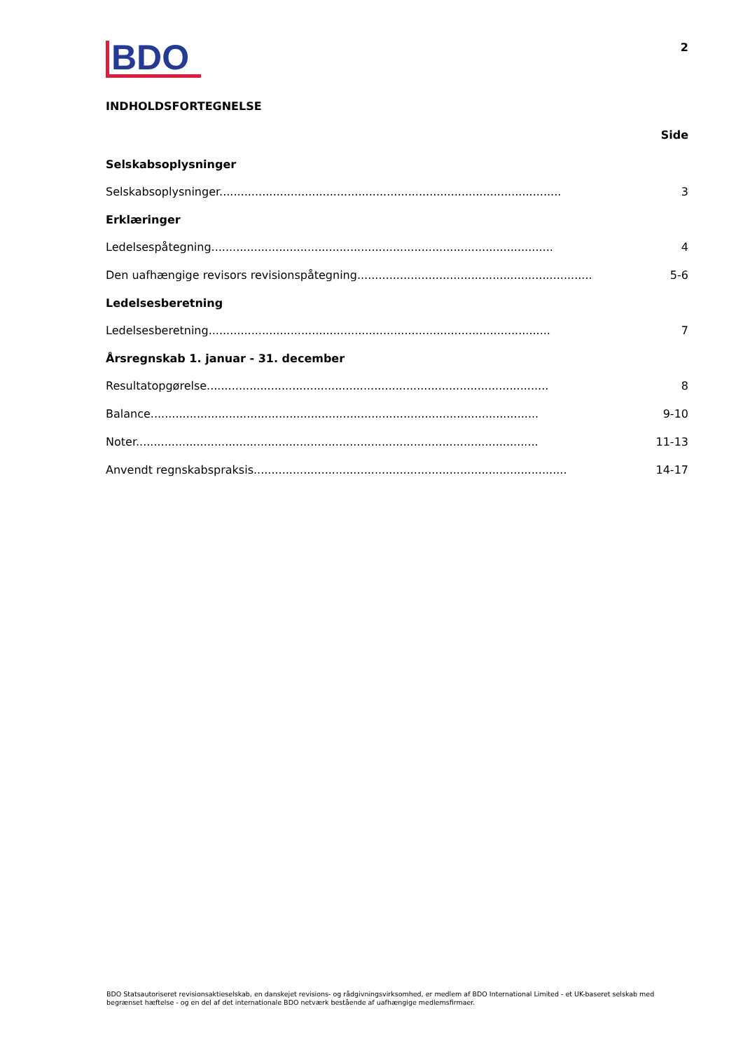BDO
2
INDHOLDSFORTEGNELSE
Side
Selskabsoplysninger
Selskabsoplysninger................................................................................................ 3
Erklæringer
Ledelsespåtegning................................................................................................ 4
Den uafhængige revisors revisionspåtegning.................................................................. 5-6
Ledelsesberetning
Ledelsesberetning................................................................................................ 7
Årsregnskab 1. januar - 31. december
Resultatopgørelse................................................................................................ 8
Balance............................................................................................................. 9-10
Noter................................................................................................................. 11-13
Anvendt regnskabspraksis........................................................................................ 14-17
BDO Statsautoriseret revisionsaktieselskab, en danskejet revisions- og rådgivningsvirksomhed, er medlem af BDO International Limited - et UK-baseret selskab med begrænset hæftelse - og en del af det internationale BDO netværk bestående af uafhængige medlemsfirmaer.